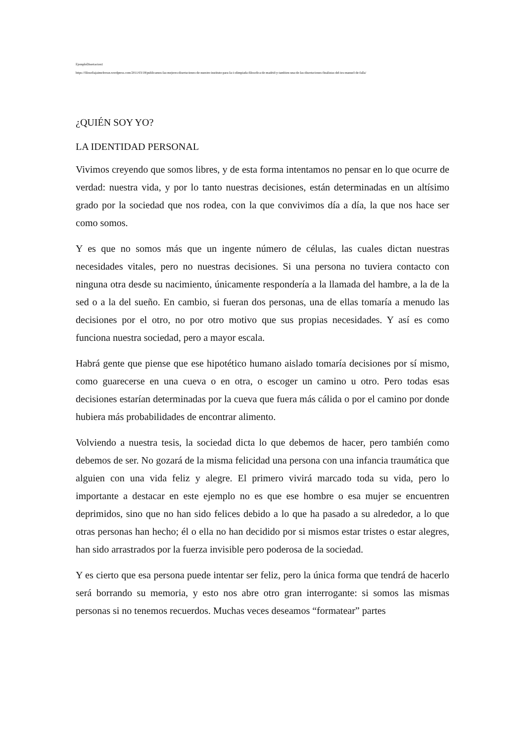EjemploDisertacion1
https://filosofiajaimeferran.wordpress.com/2011/03/18/publicamos-las-mejores-disertaciones-de-nuestro-instituto-para-la-i-olimpiada-filosofica-de-madrid-y-tambien-una-de-las-disertaciones-finalistas-del-ies-manuel-de-falla/
¿QUIÉN SOY YO?
LA IDENTIDAD PERSONAL
Vivimos creyendo que somos libres, y de esta forma intentamos no pensar en lo que ocurre de verdad: nuestra vida, y por lo tanto nuestras decisiones, están determinadas en un altísimo grado por la sociedad que nos rodea, con la que convivimos día a día, la que nos hace ser como somos.
Y es que no somos más que un ingente número de células, las cuales dictan nuestras necesidades vitales, pero no nuestras decisiones. Si una persona no tuviera contacto con ninguna otra desde su nacimiento, únicamente respondería a la llamada del hambre, a la de la sed o a la del sueño. En cambio, si fueran dos personas, una de ellas tomaría a menudo las decisiones por el otro, no por otro motivo que sus propias necesidades. Y así es como funciona nuestra sociedad, pero a mayor escala.
Habrá gente que piense que ese hipotético humano aislado tomaría decisiones por sí mismo, como guarecerse en una cueva o en otra, o escoger un camino u otro. Pero todas esas decisiones estarían determinadas por la cueva que fuera más cálida o por el camino por donde hubiera más probabilidades de encontrar alimento.
Volviendo a nuestra tesis, la sociedad dicta lo que debemos de hacer, pero también como debemos de ser. No gozará de la misma felicidad una persona con una infancia traumática que alguien con una vida feliz y alegre. El primero vivirá marcado toda su vida, pero lo importante a destacar en este ejemplo no es que ese hombre o esa mujer se encuentren deprimidos, sino que no han sido felices debido a lo que ha pasado a su alrededor, a lo que otras personas han hecho; él o ella no han decidido por si mismos estar tristes o estar alegres, han sido arrastrados por la fuerza invisible pero poderosa de la sociedad.
Y es cierto que esa persona puede intentar ser feliz, pero la única forma que tendrá de hacerlo será borrando su memoria, y esto nos abre otro gran interrogante: si somos las mismas personas si no tenemos recuerdos. Muchas veces deseamos “formatear” partes